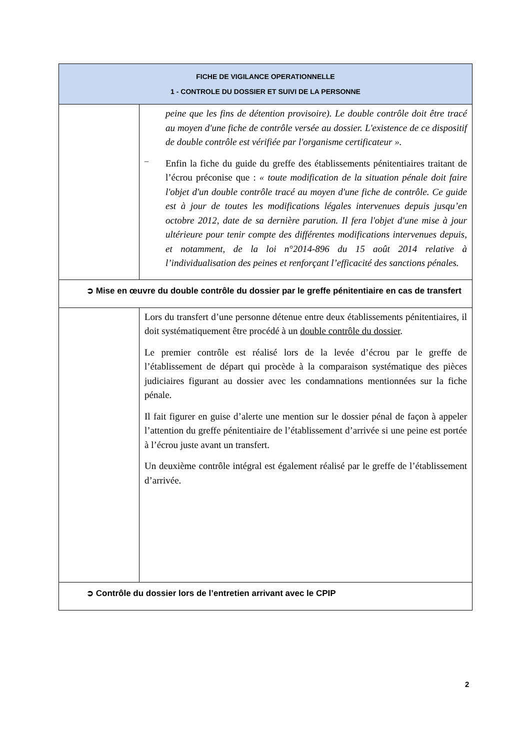| FICHE DE VIGILANCE OPERATIONNELLE 1 - CONTROLE DU DOSSIER ET SUIVI DE LA PERSONNE | |
| --- | --- |
| | peine que les fins de détention provisoire). Le double contrôle doit être tracé au moyen d'une fiche de contrôle versée au dossier. L'existence de ce dispositif de double contrôle est vérifiée par l'organisme certificateur ». – Enfin la fiche du guide du greffe des établissements pénitentiaires traitant de l’écrou préconise que : « toute modification de la situation pénale doit faire l'objet d'un double contrôle tracé au moyen d'une fiche de contrôle. Ce guide est à jour de toutes les modifications légales intervenues depuis jusqu’en octobre 2012, date de sa dernière parution. Il fera l'objet d'une mise à jour ultérieure pour tenir compte des différentes modifications intervenues depuis, et notamment, de la loi n°2014-896 du 15 août 2014 relative à l’individualisation des peines et renforçant l’efficacité des sanctions pénales. |
| ➲ Mise en œuvre du double contrôle du dossier par le greffe pénitentiaire en cas de transfert | |
| | Lors du transfert d’une personne détenue entre deux établissements pénitentiaires, il doit systématiquement être procédé à un double contrôle du dossier . Le premier contrôle est réalisé lors de la levée d’écrou par le greffe de l’établissement de départ qui procède à la comparaison systématique des pièces judiciaires figurant au dossier avec les condamnations mentionnées sur la fiche pénale. Il fait figurer en guise d’alerte une mention sur le dossier pénal de façon à appeler l’attention du greffe pénitentiaire de l’établissement d’arrivée si une peine est portée à l’écrou juste avant un transfert. Un deuxième contrôle intégral est également réalisé par le greffe de l’établissement d’arrivée. |
| ➲ Contrôle du dossier lors de l’entretien arrivant avec le CPIP | |
2